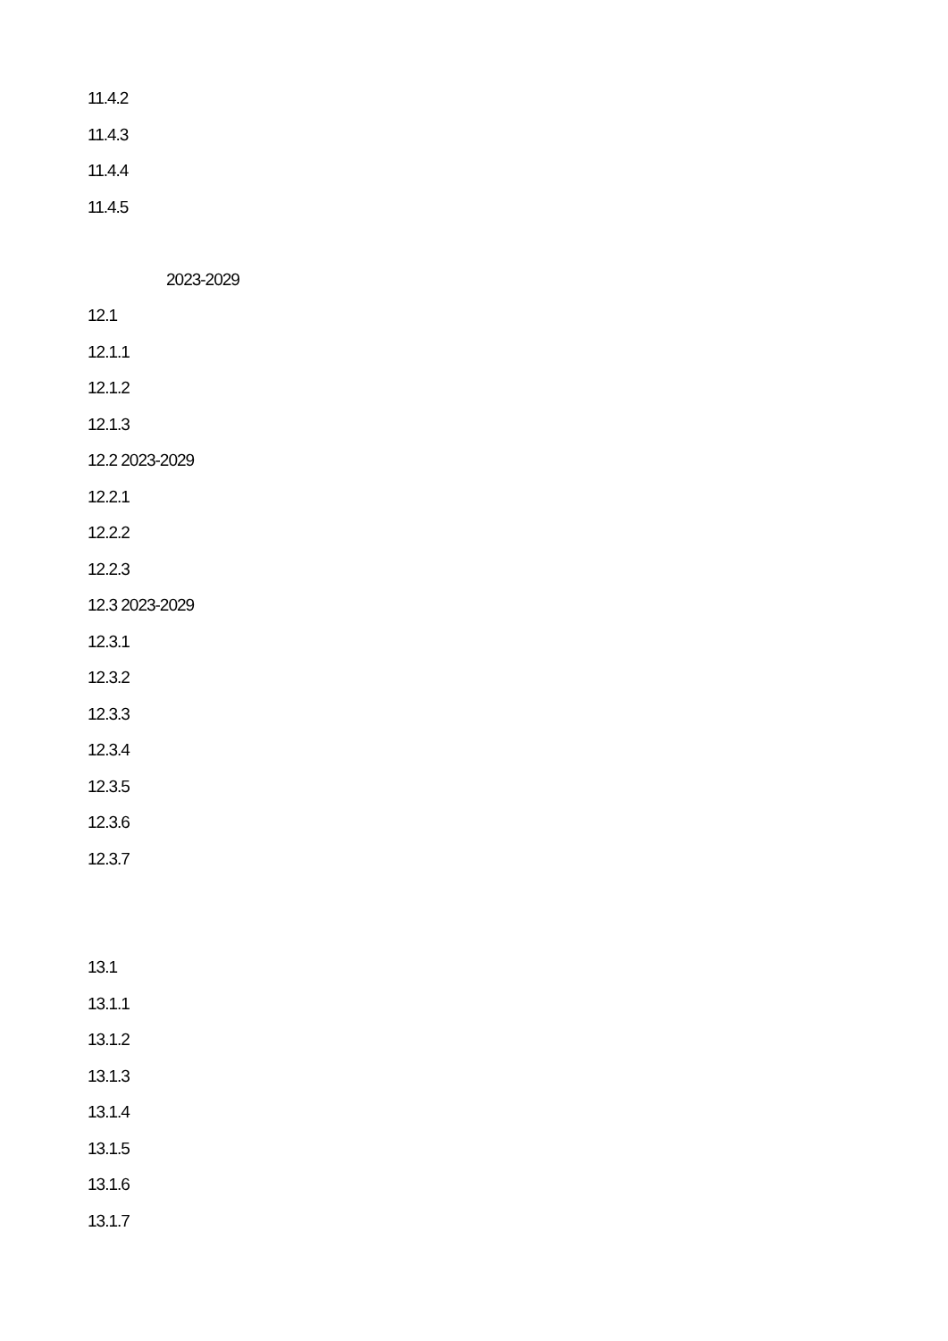11.4.2
11.4.3
11.4.4
11.4.5
2023-2029
12.1
12.1.1
12.1.2
12.1.3
12.2 2023-2029
12.2.1
12.2.2
12.2.3
12.3 2023-2029
12.3.1
12.3.2
12.3.3
12.3.4
12.3.5
12.3.6
12.3.7
13.1
13.1.1
13.1.2
13.1.3
13.1.4
13.1.5
13.1.6
13.1.7